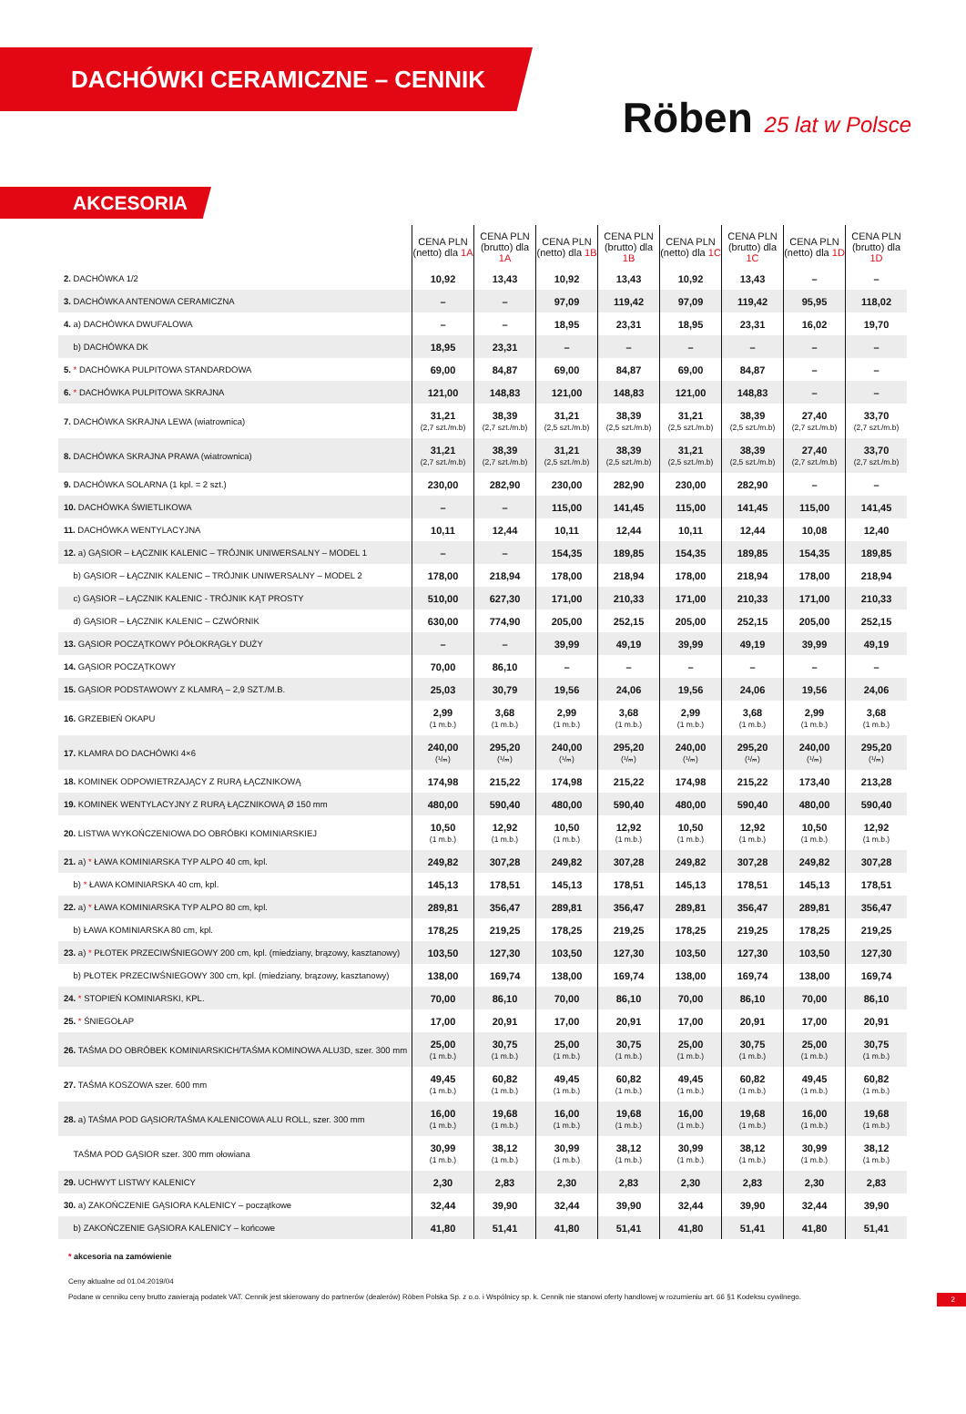DACHÓWKI CERAMICZNE – CENNIK
Röben 25 lat w Polsce
AKCESORIA
| | CENA PLN (netto) dla 1A | CENA PLN (brutto) dla 1A | CENA PLN (netto) dla 1B | CENA PLN (brutto) dla 1B | CENA PLN (netto) dla 1C | CENA PLN (brutto) dla 1C | CENA PLN (netto) dla 1D | CENA PLN (brutto) dla 1D |
| --- | --- | --- | --- | --- | --- | --- | --- | --- |
| 2. DACHÓWKA 1/2 | 10,92 | 13,43 | 10,92 | 13,43 | 10,92 | 13,43 | – | – |
| 3. DACHÓWKA ANTENOWA CERAMICZNA | – | – | 97,09 | 119,42 | 97,09 | 119,42 | 95,95 | 118,02 |
| 4. a) DACHÓWKA DWUFALOWA | – | – | 18,95 | 23,31 | 18,95 | 23,31 | 16,02 | 19,70 |
| b) DACHÓWKA DK | 18,95 | 23,31 | – | – | – | – | – | – |
| 5. * DACHÓWKA PULPITOWA STANDARDOWA | 69,00 | 84,87 | 69,00 | 84,87 | 69,00 | 84,87 | – | – |
| 6. * DACHÓWKA PULPITOWA SKRAJNA | 121,00 | 148,83 | 121,00 | 148,83 | 121,00 | 148,83 | – | – |
| 7. DACHÓWKA SKRAJNA LEWA (wiatrownica) | 31,21 (2,7 szt./m.b) | 38,39 (2,7 szt./m.b) | 31,21 (2,5 szt./m.b) | 38,39 (2,5 szt./m.b) | 31,21 (2,5 szt./m.b) | 38,39 (2,5 szt./m.b) | 27,40 (2,7 szt./m.b) | 33,70 (2,7 szt./m.b) |
| 8. DACHÓWKA SKRAJNA PRAWA (wiatrownica) | 31,21 (2,7 szt./m.b) | 38,39 (2,7 szt./m.b) | 31,21 (2,5 szt./m.b) | 38,39 (2,5 szt./m.b) | 31,21 (2,5 szt./m.b) | 38,39 (2,5 szt./m.b) | 27,40 (2,7 szt./m.b) | 33,70 (2,7 szt./m.b) |
| 9. DACHÓWKA SOLARNA (1 kpl. = 2 szt.) | 230,00 | 282,90 | 230,00 | 282,90 | 230,00 | 282,90 | – | – |
| 10. DACHÓWKA ŚWIETLIKOWA | – | – | 115,00 | 141,45 | 115,00 | 141,45 | 115,00 | 141,45 |
| 11. DACHÓWKA WENTYLACYJNA | 10,11 | 12,44 | 10,11 | 12,44 | 10,11 | 12,44 | 10,08 | 12,40 |
| 12. a) GĄSIOR – ŁĄCZNIK KALENIC – TRÓJNIK UNIWERSALNY – MODEL 1 | – | – | 154,35 | 189,85 | 154,35 | 189,85 | 154,35 | 189,85 |
| b) GĄSIOR – ŁĄCZNIK KALENIC – TRÓJNIK UNIWERSALNY – MODEL 2 | 178,00 | 218,94 | 178,00 | 218,94 | 178,00 | 218,94 | 178,00 | 218,94 |
| c) GĄSIOR – ŁĄCZNIK KALENIC - TRÓJNIK KĄT PROSTY | 510,00 | 627,30 | 171,00 | 210,33 | 171,00 | 210,33 | 171,00 | 210,33 |
| d) GĄSIOR – ŁĄCZNIK KALENIC – CZWÓRNIK | 630,00 | 774,90 | 205,00 | 252,15 | 205,00 | 252,15 | 205,00 | 252,15 |
| 13. GĄSIOR POCZĄTKOWY PÓŁOKRĄGŁY DUŻY | – | – | 39,99 | 49,19 | 39,99 | 49,19 | 39,99 | 49,19 |
| 14. GĄSIOR POCZĄTKOWY | 70,00 | 86,10 | – | – | – | – | – | – |
| 15. GĄSIOR PODSTAWOWY Z KLAMRĄ – 2,9 SZT./M.B. | 25,03 | 30,79 | 19,56 | 24,06 | 19,56 | 24,06 | 19,56 | 24,06 |
| 16. GRZEBIEŃ OKAPU | 2,99 (1 m.b.) | 3,68 (1 m.b.) | 2,99 (1 m.b.) | 3,68 (1 m.b.) | 2,99 (1 m.b.) | 3,68 (1 m.b.) | 2,99 (1 m.b.) | 3,68 (1 m.b.) |
| 17. KLAMRA DO DACHÓWKI 4×6 | 240,00 (¹/ₘ) | 295,20 (¹/ₘ) | 240,00 (¹/ₘ) | 295,20 (¹/ₘ) | 240,00 (¹/ₘ) | 295,20 (¹/ₘ) | 240,00 (¹/ₘ) | 295,20 (¹/ₘ) |
| 18. KOMINEK ODPOWIETRZAJĄCY Z RURĄ ŁĄCZNIKOWĄ | 174,98 | 215,22 | 174,98 | 215,22 | 174,98 | 215,22 | 173,40 | 213,28 |
| 19. KOMINEK WENTYLACYJNY Z RURĄ ŁĄCZNIKOWĄ Ø 150 mm | 480,00 | 590,40 | 480,00 | 590,40 | 480,00 | 590,40 | 480,00 | 590,40 |
| 20. LISTWA WYKOŃCZENIOWA DO OBRÓBKI KOMINIARSKIEJ | 10,50 (1 m.b.) | 12,92 (1 m.b.) | 10,50 (1 m.b.) | 12,92 (1 m.b.) | 10,50 (1 m.b.) | 12,92 (1 m.b.) | 10,50 (1 m.b.) | 12,92 (1 m.b.) |
| 21. a) * ŁAWA KOMINIARSKA TYP ALPO 40 cm, kpl. | 249,82 | 307,28 | 249,82 | 307,28 | 249,82 | 307,28 | 249,82 | 307,28 |
| b) * ŁAWA KOMINIARSKA 40 cm, kpl. | 145,13 | 178,51 | 145,13 | 178,51 | 145,13 | 178,51 | 145,13 | 178,51 |
| 22. a) * ŁAWA KOMINIARSKA TYP ALPO 80 cm, kpl. | 289,81 | 356,47 | 289,81 | 356,47 | 289,81 | 356,47 | 289,81 | 356,47 |
| b) ŁAWA KOMINIARSKA 80 cm, kpl. | 178,25 | 219,25 | 178,25 | 219,25 | 178,25 | 219,25 | 178,25 | 219,25 |
| 23. a) * PŁOTEK PRZECIWŚNIEGOWY 200 cm, kpl. (miedziany, brązowy, kasztanowy) | 103,50 | 127,30 | 103,50 | 127,30 | 103,50 | 127,30 | 103,50 | 127,30 |
| b) PŁOTEK PRZECIWŚNIEGOWY 300 cm, kpl. (miedziany, brązowy, kasztanowy) | 138,00 | 169,74 | 138,00 | 169,74 | 138,00 | 169,74 | 138,00 | 169,74 |
| 24. * STOPIEŃ KOMINIARSKI, KPL. | 70,00 | 86,10 | 70,00 | 86,10 | 70,00 | 86,10 | 70,00 | 86,10 |
| 25. * ŚNIEGOŁAP | 17,00 | 20,91 | 17,00 | 20,91 | 17,00 | 20,91 | 17,00 | 20,91 |
| 26. TAŚMA DO OBRÓBEK KOMINIARSKICH/TAŚMA KOMINOWA ALU3D, szer. 300 mm | 25,00 (1 m.b.) | 30,75 (1 m.b.) | 25,00 (1 m.b.) | 30,75 (1 m.b.) | 25,00 (1 m.b.) | 30,75 (1 m.b.) | 25,00 (1 m.b.) | 30,75 (1 m.b.) |
| 27. TAŚMA KOSZOWA szer. 600 mm | 49,45 (1 m.b.) | 60,82 (1 m.b.) | 49,45 (1 m.b.) | 60,82 (1 m.b.) | 49,45 (1 m.b.) | 60,82 (1 m.b.) | 49,45 (1 m.b.) | 60,82 (1 m.b.) |
| 28. a) TAŚMA POD GĄSIOR/TAŚMA KALENICOWA ALU ROLL, szer. 300 mm | 16,00 (1 m.b.) | 19,68 (1 m.b.) | 16,00 (1 m.b.) | 19,68 (1 m.b.) | 16,00 (1 m.b.) | 19,68 (1 m.b.) | 16,00 (1 m.b.) | 19,68 (1 m.b.) |
| TAŚMA POD GĄSIOR szer. 300 mm ołowiana | 30,99 (1 m.b.) | 38,12 (1 m.b.) | 30,99 (1 m.b.) | 38,12 (1 m.b.) | 30,99 (1 m.b.) | 38,12 (1 m.b.) | 30,99 (1 m.b.) | 38,12 (1 m.b.) |
| 29. UCHWYT LISTWY KALENICY | 2,30 | 2,83 | 2,30 | 2,83 | 2,30 | 2,83 | 2,30 | 2,83 |
| 30. a) ZAKOŃCZENIE GĄSIORA KALENICY – początkowe | 32,44 | 39,90 | 32,44 | 39,90 | 32,44 | 39,90 | 32,44 | 39,90 |
| b) ZAKOŃCZENIE GĄSIORA KALENICY – końcowe | 41,80 | 51,41 | 41,80 | 51,41 | 41,80 | 51,41 | 41,80 | 51,41 |
* akcesoria na zamówienie
Ceny aktualne od 01.04.2019/04
Podane w cenniku ceny brutto zawierają podatek VAT. Cennik jest skierowany do partnerów (dealerów) Röben Polska Sp. z o.o. i Wspólnicy sp. k. Cennik nie stanowi oferty handlowej w rozumieniu art. 66 §1 Kodeksu cywilnego. 2